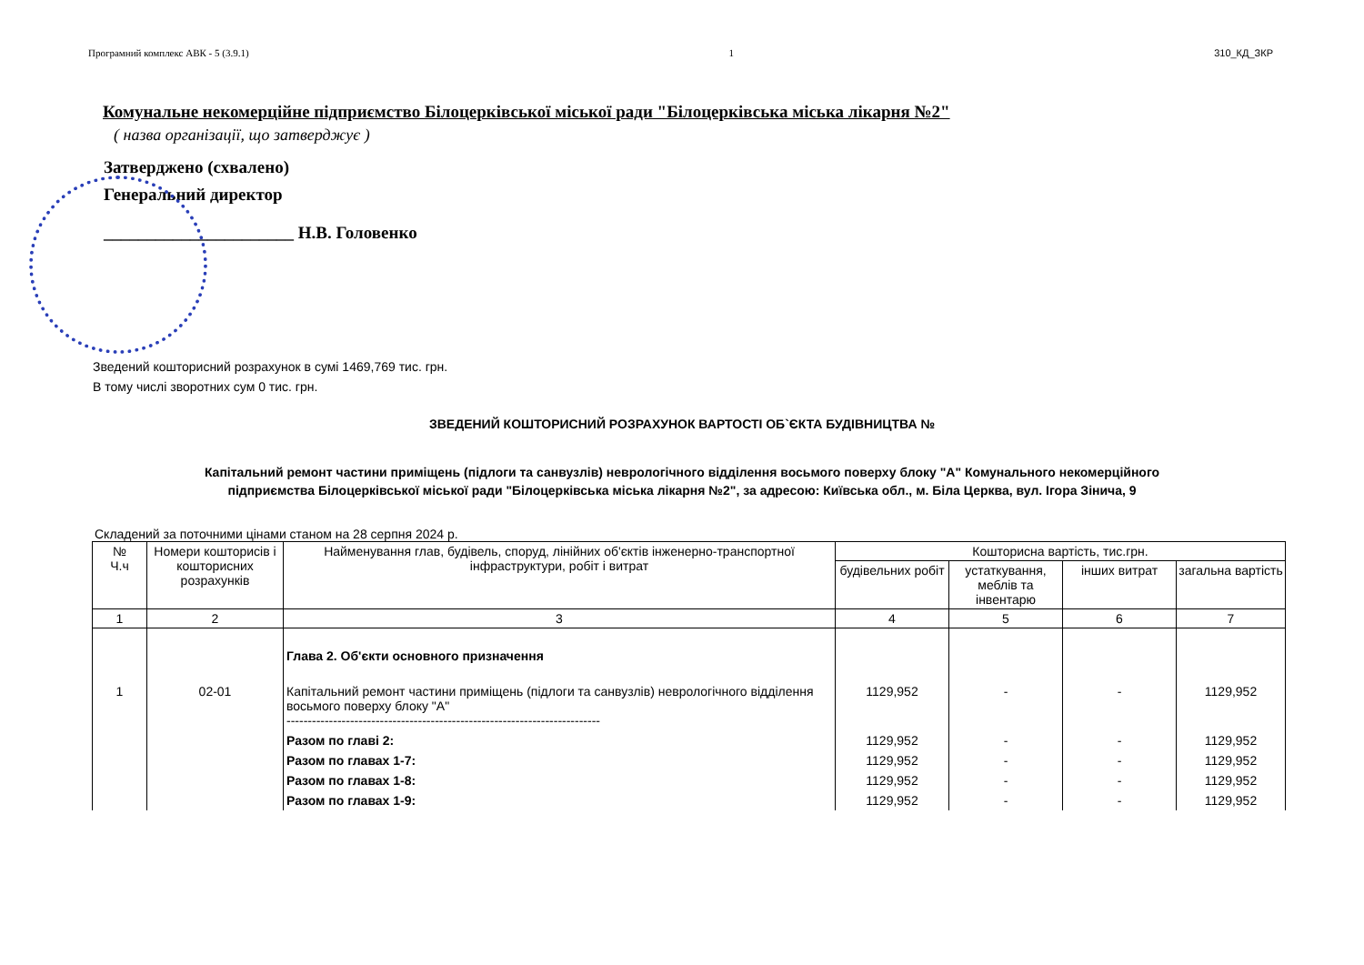Програмний комплекс АВК - 5 (3.9.1) 1 310_КД_ЗКР
Комунальне некомерційне підприємство Білоцерківської міської ради "Білоцерківська міська лікарня №2"
( назва організації, що затверджує )
Затверджено (схвалено)
Генеральний директор
______________________ Н.В. Головенко
Зведений кошторисний розрахунок в сумі 1469,769 тис. грн.
В тому числі зворотних сум 0 тис. грн.
ЗВЕДЕНИЙ КОШТОРИСНИЙ РОЗРАХУНОК ВАРТОСТІ ОБ`ЄКТА БУДІВНИЦТВА №
Капітальний ремонт частини приміщень (підлоги та санвузлів) неврологічного відділення восьмого поверху блоку "А" Комунального некомерційного підприємства Білоцерківської міської ради "Білоцерківська міська лікарня №2", за адресою: Київська обл., м. Біла Церква, вул. Ігора Зінича, 9
Складений за поточними цінами станом на 28 серпня 2024 р.
| № Ч.ч | Номери кошторисів і кошторисних розрахунків | Найменування глав, будівель, споруд, лінійних об'єктів інженерно-транспортної інфраструктури, робіт і витрат | Кошторисна вартість, тис.грн. | | | |
| --- | --- | --- | --- | --- | --- | --- |
| | | | будівельних робіт | устаткування, меблів та інвентарю | інших витрат | загальна вартість |
| 1 | 2 | 3 | 4 | 5 | 6 | 7 |
| | | Глава 2. Об'єкти основного призначення | | | | |
| 1 | 02-01 | Капітальний ремонт частини приміщень (підлоги та санвузлів) неврологічного відділення восьмого поверху блоку "А" -------------------------------------------------------------------------- | 1129,952 | - | - | 1129,952 |
| | | Разом по главі 2: | 1129,952 | - | - | 1129,952 |
| | | Разом по главах 1-7: | 1129,952 | - | - | 1129,952 |
| | | Разом по главах 1-8: | 1129,952 | - | - | 1129,952 |
| | | Разом по главах 1-9: | 1129,952 | - | - | 1129,952 |